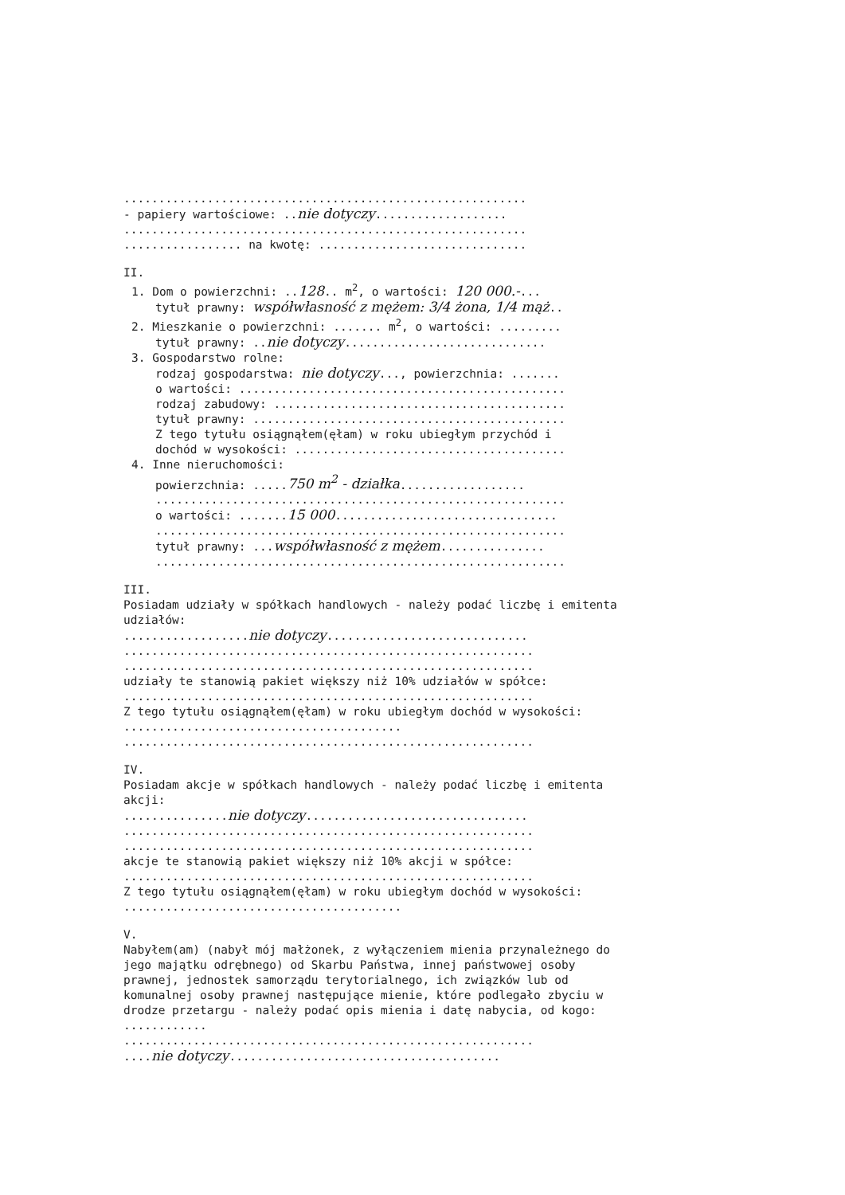..........................................................
- papiery wartościowe: ..nie dotyczy...................
..........................................................
................. na kwotę: ..............................
II.
1. Dom o powierzchni: ..128.. m<sup>2</sup>, o wartości: 120 000.-...
tytuł prawny: współwłasność z mężem: 3/4 żona, 1/4 mąż..
2. Mieszkanie o powierzchni: ....... m<sup>2</sup>, o wartości: .........
tytuł prawny: ..nie dotyczy.............................
3. Gospodarstwo rolne:
rodzaj gospodarstwa: nie dotyczy..., powierzchnia: .......
o wartości: ...............................................
rodzaj zabudowy: ..........................................
tytuł prawny: .............................................
Z tego tytułu osiągnąłem(ęłam) w roku ubiegłym przychód i
dochód w wysokości: .......................................
4. Inne nieruchomości:
powierzchnia: .....750 m<sup>2</sup> - działka..................
...........................................................
o wartości: .......15 000................................
...........................................................
tytuł prawny: ...współwłasność z mężem...............
...........................................................
III.
Posiadam udziały w spółkach handlowych - należy podać liczbę i emitenta udziałów:
..................nie dotyczy.............................
...........................................................
...........................................................
udziały te stanowią pakiet większy niż 10% udziałów w spółce:
...........................................................
Z tego tytułu osiągnąłem(ęłam) w roku ubiegłym dochód w wysokości: ........................................
...........................................................
IV.
Posiadam akcje w spółkach handlowych - należy podać liczbę i emitenta akcji:
...............nie dotyczy................................
...........................................................
...........................................................
akcje te stanowią pakiet większy niż 10% akcji w spółce:
...........................................................
Z tego tytułu osiągnąłem(ęłam) w roku ubiegłym dochód w wysokości: ........................................
V.
Nabyłem(am) (nabył mój małżonek, z wyłączeniem mienia przynależnego do jego majątku odrębnego) od Skarbu Państwa, innej państwowej osoby prawnej, jednostek samorządu terytorialnego, ich związków lub od komunalnej osoby prawnej następujące mienie, które podlegało zbyciu w drodze przetargu - należy podać opis mienia i datę nabycia, od kogo: ............
...........................................................
....nie dotyczy.......................................